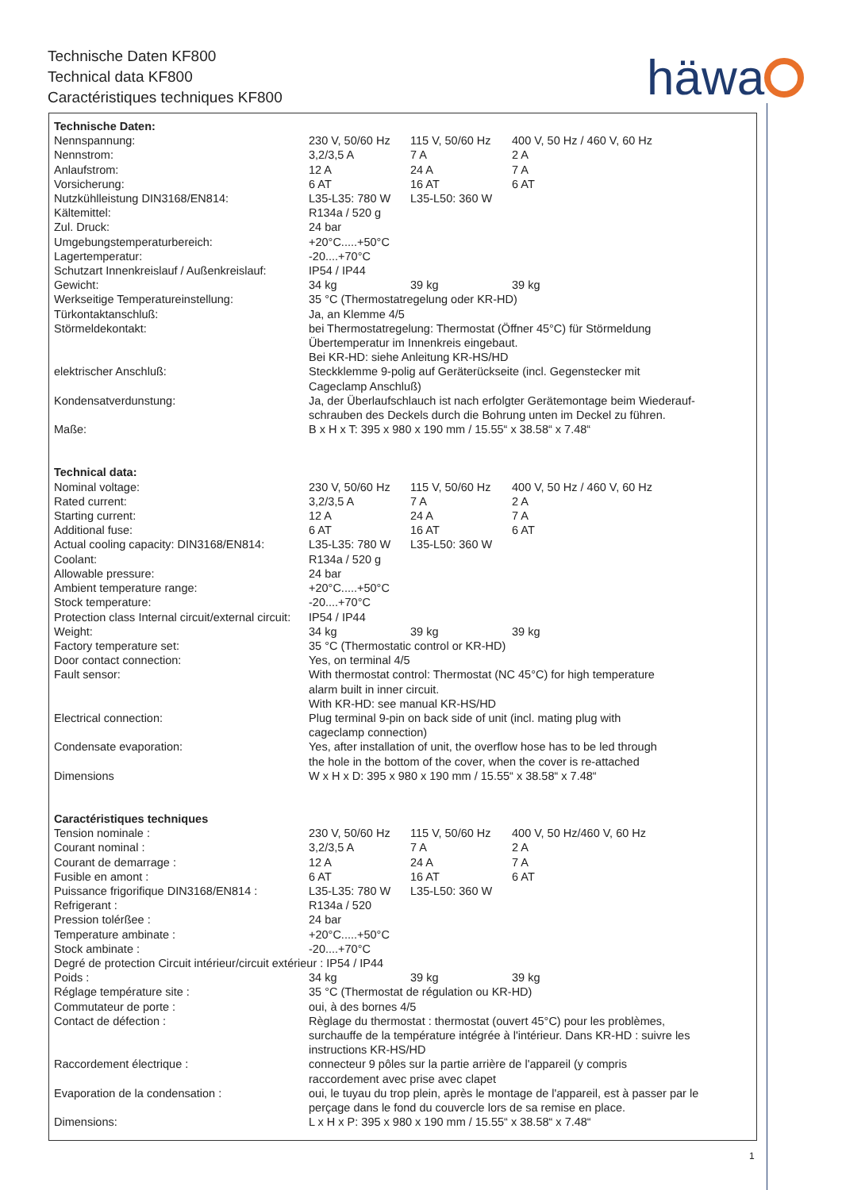Technische Daten KF800
Technical data KF800
Caractéristiques techniques KF800
häwa
| Technische Daten: | | | |
| Nennspannung: | 230 V, 50/60 Hz | 115 V, 50/60 Hz | 400 V, 50 Hz / 460 V, 60 Hz |
| Nennstrom: | 3,2/3,5 A | 7 A | 2 A |
| Anlaufstrom: | 12 A | 24 A | 7 A |
| Vorsicherung: | 6 AT | 16 AT | 6 AT |
| Nutzkühlleistung DIN3168/EN814: | L35-L35: 780 W | L35-L50: 360 W | |
| Kältemittel: | R134a / 520 g | | |
| Zul. Druck: | 24 bar | | |
| Umgebungstemperaturbereich: | +20°C.....+50°C | | |
| Lagertemperatur: | -20....+70°C | | |
| Schutzart Innenkreislauf / Außenkreislauf: | IP54 / IP44 | | |
| Gewicht: | 34 kg | 39 kg | 39 kg |
| Werkseitige Temperatureinstellung: | 35 °C (Thermostatregelung oder KR-HD) | | |
| Türkontaktanschluß: | Ja, an Klemme 4/5 | | |
| Störmeldekontakt: | bei Thermostatregelung: Thermostat (Öffner 45°C) für Störmeldung Übertemperatur im Innenkreis eingebaut. Bei KR-HD: siehe Anleitung KR-HS/HD | | |
| elektrischer Anschluß: | Steckklemme 9-polig auf Geräterückseite (incl. Gegenstecker mit Cageclamp Anschluß) | | |
| Kondensatverdunstung: | Ja, der Überlaufschlauch ist nach erfolgter Gerätemontage beim Wiederauf- schrauben des Deckels durch die Bohrung unten im Deckel zu führen. | | |
| Maße: | B x H x T: 395 x 980 x 190 mm / 15.55“ x 38.58“ x 7.48“ | | |
| Technical data: | | | |
| Nominal voltage: | 230 V, 50/60 Hz | 115 V, 50/60 Hz | 400 V, 50 Hz / 460 V, 60 Hz |
| Rated current: | 3,2/3,5 A | 7 A | 2 A |
| Starting current: | 12 A | 24 A | 7 A |
| Additional fuse: | 6 AT | 16 AT | 6 AT |
| Actual cooling capacity: DIN3168/EN814: | L35-L35: 780 W | L35-L50: 360 W | |
| Coolant: | R134a / 520 g | | |
| Allowable pressure: | 24 bar | | |
| Ambient temperature range: | +20°C.....+50°C | | |
| Stock temperature: | -20....+70°C | | |
| Protection class Internal circuit/external circuit: | IP54 / IP44 | | |
| Weight: | 34 kg | 39 kg | 39 kg |
| Factory temperature set: | 35 °C (Thermostatic control or KR-HD) | | |
| Door contact connection: | Yes, on terminal 4/5 | | |
| Fault sensor: | With thermostat control: Thermostat (NC 45°C) for high temperature alarm built in inner circuit. With KR-HD: see manual KR-HS/HD | | |
| Electrical connection: | Plug terminal 9-pin on back side of unit (incl. mating plug with cageclamp connection) | | |
| Condensate evaporation: | Yes, after installation of unit, the overflow hose has to be led through the hole in the bottom of the cover, when the cover is re-attached | | |
| Dimensions | W x H x D: 395 x 980 x 190 mm / 15.55“ x 38.58“ x 7.48“ | | |
| Caractéristiques techniques | | | |
| Tension nominale : | 230 V, 50/60 Hz | 115 V, 50/60 Hz | 400 V, 50 Hz/460 V, 60 Hz |
| Courant nominal : | 3,2/3,5 A | 7 A | 2 A |
| Courant de demarrage : | 12 A | 24 A | 7 A |
| Fusible en amont : | 6 AT | 16 AT | 6 AT |
| Puissance frigorifique DIN3168/EN814 : | L35-L35: 780 W | L35-L50: 360 W | |
| Refrigerant : | R134a / 520 | | |
| Pression tolérßee : | 24 bar | | |
| Temperature ambinate : | +20°C.....+50°C | | |
| Stock ambinate : | -20....+70°C | | |
| Degré de protection Circuit intérieur/circuit extérieur : IP54 / IP44 | | | |
| Poids : | 34 kg | 39 kg | 39 kg |
| Réglage température site : | 35 °C (Thermostat de régulation ou KR-HD) | | |
| Commutateur de porte : | oui, à des bornes 4/5 | | |
| Contact de défection : | Règlage du thermostat : thermostat (ouvert 45°C) pour les problèmes, surchauffe de la température intégrée à l'intérieur. Dans KR-HD : suivre les instructions KR-HS/HD | | |
| Raccordement électrique : | connecteur 9 pôles sur la partie arrière de l'appareil (y compris raccordement avec prise avec clapet | | |
| Evaporation de la condensation : | oui, le tuyau du trop plein, après le montage de l'appareil, est à passer par le perçage dans le fond du couvercle lors de sa remise en place. | | |
| Dimensions: | L x H x P: 395 x 980 x 190 mm / 15.55“ x 38.58“ x 7.48“ | | |
1